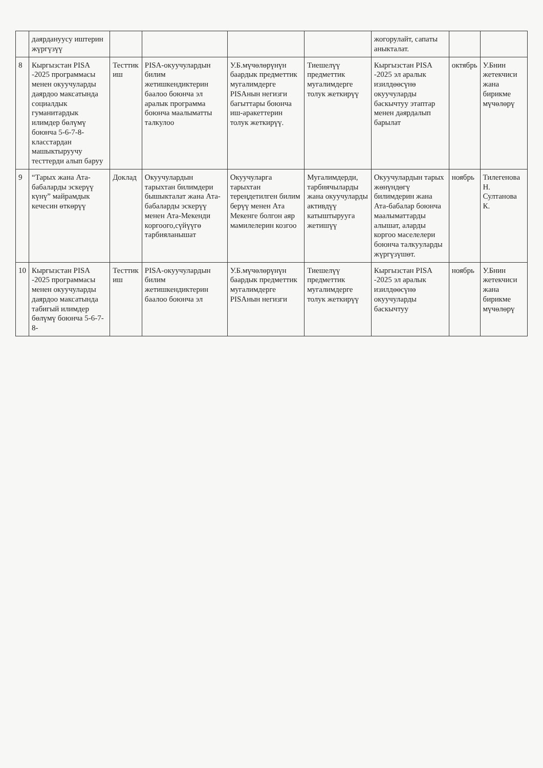| | даярдануусу иштерин жүргүзүү | | | | | жогорулайт, сапаты аныкталат. | | |
| 8 | Кыргызстан PISA -2025 программасы менен окуучуларды даярдоо максатында социалдык гуманитардык илимдер бөлүмү боюнча 5-6-7-8-класстардан машыктыруучу тесттерди алып баруу | Тесттик иш | PISA-окуучулардын билим жетишкендиктерин баалоо боюнча эл аралык программа боюнча маалыматты талкулоо | У.Б.мүчөлөрүнүн баардык предметтик мугалимдерге PISAнын негизги багыттары боюнча иш-аракеттерин толук жеткирүү. | Тиешелүү предметтик мугалимдерге толук жеткирүү | Кыргызстан PISA -2025 эл аралык изилдөөсүнө окуучуларды баскычтуу этаптар менен даярдалып барылат | октябрь | У.Бнин жетекчиси жана бирикме мүчөлөрү |
| 9 | “Тарых жана Ата-бабаларды эскерүү күнү” майрамдык кечесин өткөрүү | Доклад | Окуучулардын тарыхтан билимдери бышыкталат жана Ата-бабаларды эскерүү менен Ата-Мекенди коргоого,сүйүүгө тарбияланышат | Окуучуларга тарыхтан тереңдетилген билим берүү менен Ата Мекенге болгон аяр мамилелерин козгоо | Мугалимдерди, тарбиячыларды жана окуучуларды активдүү катыштырууга жетишүү | Окуучулардын тарых жөнүндөгү билимдерин жана Ата-бабалар боюнча маалыматтарды алышат, аларды коргоо маселелери боюнча талкууларды жүргүзүшөт. | ноябрь | Тилегенова Н. Султанова К. |
| 10 | Кыргызстан PISA -2025 программасы менен окуучуларды даярдоо максатында табигый илимдер бөлүмү боюнча 5-6-7-8- | Тесттик иш | PISA-окуучулардын билим жетишкендиктерин баалоо боюнча эл | У.Б.мүчөлөрүнүн баардык предметтик мугалимдерге PISAнын негизги | Тиешелүү предметтик мугалимдерге толук жеткирүү | Кыргызстан PISA -2025 эл аралык изилдөөсүнө окуучуларды баскычтуу | ноябрь | У.Бнин жетекчиси жана бирикме мүчөлөрү |